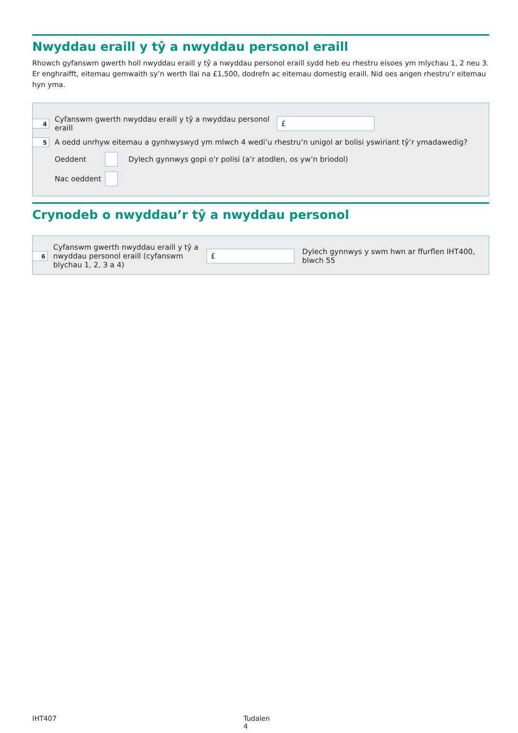Nwyddau eraill y tŷ a nwyddau personol eraill
Rhowch gyfanswm gwerth holl nwyddau eraill y tŷ a nwyddau personol eraill sydd heb eu rhestru eisoes ym mlychau 1, 2 neu 3.
Er enghraifft, eitemau gemwaith sy’n werth llai na £1,500, dodrefn ac eitemau domestig eraill. Nid oes angen rhestru’r eitemau hyn yma.
4
Cyfanswm gwerth nwyddau eraill y tŷ a nwyddau personol eraill
£
5
A oedd unrhyw eitemau a gynhwyswyd ym mlwch 4 wedi’u rhestru’n unigol ar bolisi yswiriant tŷ’r ymadawedig?
Oeddent
Dylech gynnwys gopi o’r polisi (a’r atodlen, os yw’n briodol)
Nac oeddent
Crynodeb o nwyddau’r tŷ a nwyddau personol
6
Cyfanswm gwerth nwyddau eraill y tŷ a nwyddau personol eraill (cyfanswm blychau 1, 2, 3 a 4)
£
Dylech gynnwys y swm hwn ar ffurflen IHT400, blwch 55
IHT407 Tudalen 4